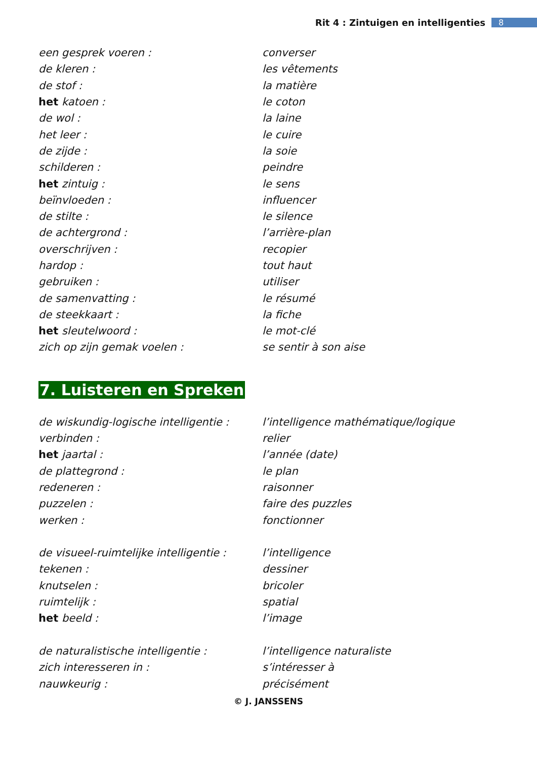Rit 4 : Zintuigen en intelligenties 8
| een gesprek voeren : | converser |
| de kleren : | les vêtements |
| de stof : | la matière |
| het katoen : | le coton |
| de wol : | la laine |
| het leer : | le cuire |
| de zijde : | la soie |
| schilderen : | peindre |
| het zintuig : | le sens |
| beïnvloeden : | influencer |
| de stilte : | le silence |
| de achtergrond : | l’arrière-plan |
| overschrijven : | recopier |
| hardop : | tout haut |
| gebruiken : | utiliser |
| de samenvatting : | le résumé |
| de steekkaart : | la fiche |
| het sleutelwoord : | le mot-clé |
| zich op zijn gemak voelen : | se sentir à son aise |
7. Luisteren en Spreken
| de wiskundig-logische intelligentie : | l’intelligence mathématique/logique |
| verbinden : | relier |
| het jaartal : | l’année (date) |
| de plattegrond : | le plan |
| redeneren : | raisonner |
| puzzelen : | faire des puzzles |
| werken : | fonctionner |
| de visueel-ruimtelijke intelligentie : | l’intelligence |
| tekenen : | dessiner |
| knutselen : | bricoler |
| ruimtelijk : | spatial |
| het beeld : | l’image |
| de naturalistische intelligentie : | l’intelligence naturaliste |
| zich interesseren in : | s’intéresser à |
| nauwkeurig : | précisément |
© J. JANSSENS